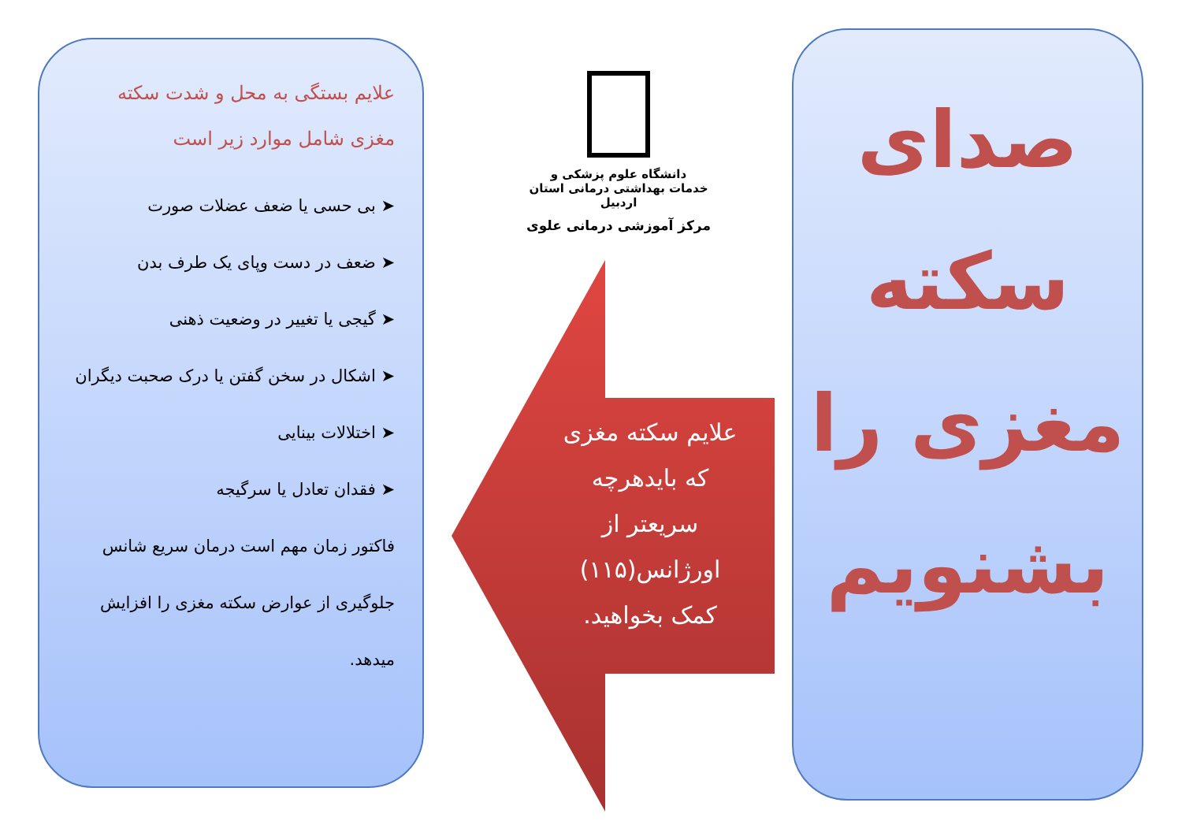صدای
سکته
مغزی را
بشنویم
دانشگاه علوم پزشکی و
خدمات بهداشتی درمانی استان اردبیل
مرکز آموزشی درمانی علوی
علایم سکته مغزی
که بایدهرچه
سریعتر از
اورژانس(۱۱۵)
کمک بخواهید.
علایم بستگی به محل و شدت سکته مغزی شامل موارد زیر است
➤ بی حسی یا ضعف عضلات صورت
➤ ضعف در دست وپای یک طرف بدن
➤ گیجی یا تغییر در وضعیت ذهنی
➤ اشکال در سخن گفتن یا درک صحبت دیگران
➤ اختلالات بینایی
➤ فقدان تعادل یا سرگیجه
فاکتور زمان مهم است درمان سریع شانس جلوگیری از عوارض سکته مغزی را افزایش میدهد.